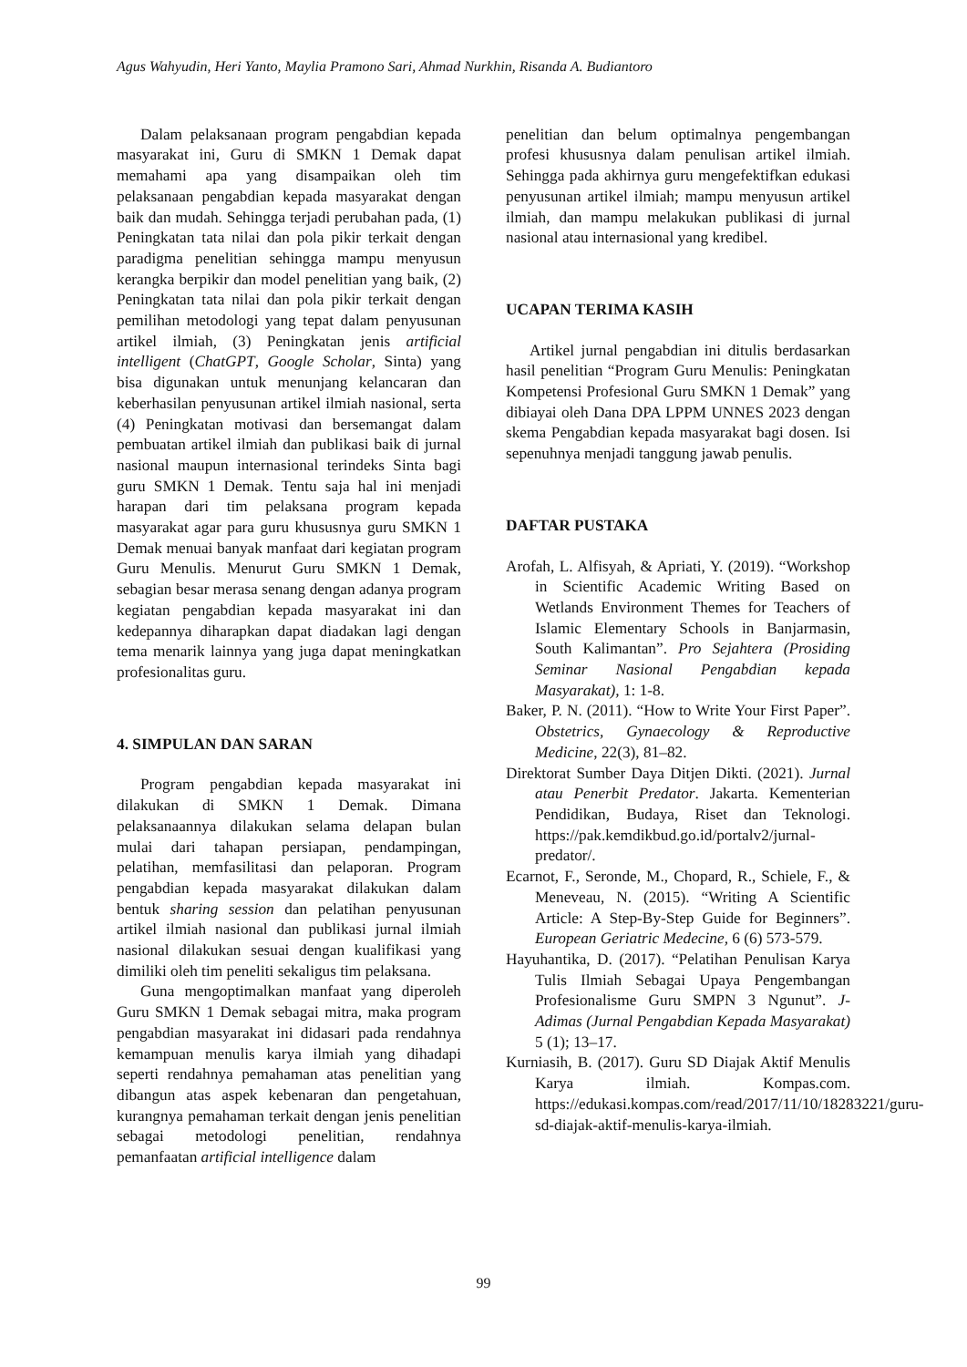Agus Wahyudin, Heri Yanto, Maylia Pramono Sari, Ahmad Nurkhin, Risanda A. Budiantoro
Dalam pelaksanaan program pengabdian kepada masyarakat ini, Guru di SMKN 1 Demak dapat memahami apa yang disampaikan oleh tim pelaksanaan pengabdian kepada masyarakat dengan baik dan mudah. Sehingga terjadi perubahan pada, (1) Peningkatan tata nilai dan pola pikir terkait dengan paradigma penelitian sehingga mampu menyusun kerangka berpikir dan model penelitian yang baik, (2) Peningkatan tata nilai dan pola pikir terkait dengan pemilihan metodologi yang tepat dalam penyusunan artikel ilmiah, (3) Peningkatan jenis artificial intelligent (ChatGPT, Google Scholar, Sinta) yang bisa digunakan untuk menunjang kelancaran dan keberhasilan penyusunan artikel ilmiah nasional, serta (4) Peningkatan motivasi dan bersemangat dalam pembuatan artikel ilmiah dan publikasi baik di jurnal nasional maupun internasional terindeks Sinta bagi guru SMKN 1 Demak. Tentu saja hal ini menjadi harapan dari tim pelaksana program kepada masyarakat agar para guru khususnya guru SMKN 1 Demak menuai banyak manfaat dari kegiatan program Guru Menulis. Menurut Guru SMKN 1 Demak, sebagian besar merasa senang dengan adanya program kegiatan pengabdian kepada masyarakat ini dan kedepannya diharapkan dapat diadakan lagi dengan tema menarik lainnya yang juga dapat meningkatkan profesionalitas guru.
4. SIMPULAN DAN SARAN
Program pengabdian kepada masyarakat ini dilakukan di SMKN 1 Demak. Dimana pelaksanaannya dilakukan selama delapan bulan mulai dari tahapan persiapan, pendampingan, pelatihan, memfasilitasi dan pelaporan. Program pengabdian kepada masyarakat dilakukan dalam bentuk sharing session dan pelatihan penyusunan artikel ilmiah nasional dan publikasi jurnal ilmiah nasional dilakukan sesuai dengan kualifikasi yang dimiliki oleh tim peneliti sekaligus tim pelaksana.
Guna mengoptimalkan manfaat yang diperoleh Guru SMKN 1 Demak sebagai mitra, maka program pengabdian masyarakat ini didasari pada rendahnya kemampuan menulis karya ilmiah yang dihadapi seperti rendahnya pemahaman atas penelitian yang dibangun atas aspek kebenaran dan pengetahuan, kurangnya pemahaman terkait dengan jenis penelitian sebagai metodologi penelitian, rendahnya pemanfaatan artificial intelligence dalam
penelitian dan belum optimalnya pengembangan profesi khususnya dalam penulisan artikel ilmiah. Sehingga pada akhirnya guru mengefektifkan edukasi penyusunan artikel ilmiah; mampu menyusun artikel ilmiah, dan mampu melakukan publikasi di jurnal nasional atau internasional yang kredibel.
UCAPAN TERIMA KASIH
Artikel jurnal pengabdian ini ditulis berdasarkan hasil penelitian “Program Guru Menulis: Peningkatan Kompetensi Profesional Guru SMKN 1 Demak” yang dibiayai oleh Dana DPA LPPM UNNES 2023 dengan skema Pengabdian kepada masyarakat bagi dosen. Isi sepenuhnya menjadi tanggung jawab penulis.
DAFTAR PUSTAKA
Arofah, L. Alfisyah, & Apriati, Y. (2019). “Workshop in Scientific Academic Writing Based on Wetlands Environment Themes for Teachers of Islamic Elementary Schools in Banjarmasin, South Kalimantan”. Pro Sejahtera (Prosiding Seminar Nasional Pengabdian kepada Masyarakat), 1: 1-8.
Baker, P. N. (2011). “How to Write Your First Paper”. Obstetrics, Gynaecology & Reproductive Medicine, 22(3), 81–82.
Direktorat Sumber Daya Ditjen Dikti. (2021). Jurnal atau Penerbit Predator. Jakarta. Kementerian Pendidikan, Budaya, Riset dan Teknologi. https://pak.kemdikbud.go.id/portalv2/jurnal-predator/.
Ecarnot, F., Seronde, M., Chopard, R., Schiele, F., & Meneveau, N. (2015). “Writing A Scientific Article: A Step-By-Step Guide for Beginners”. European Geriatric Medecine, 6 (6) 573-579.
Hayuhantika, D. (2017). “Pelatihan Penulisan Karya Tulis Ilmiah Sebagai Upaya Pengembangan Profesionalisme Guru SMPN 3 Ngunut”. J-Adimas (Jurnal Pengabdian Kepada Masyarakat) 5 (1); 13–17.
Kurniasih, B. (2017). Guru SD Diajak Aktif Menulis Karya ilmiah. Kompas.com. https://edukasi.kompas.com/read/2017/11/10/18283221/guru-sd-diajak-aktif-menulis-karya-ilmiah.
99